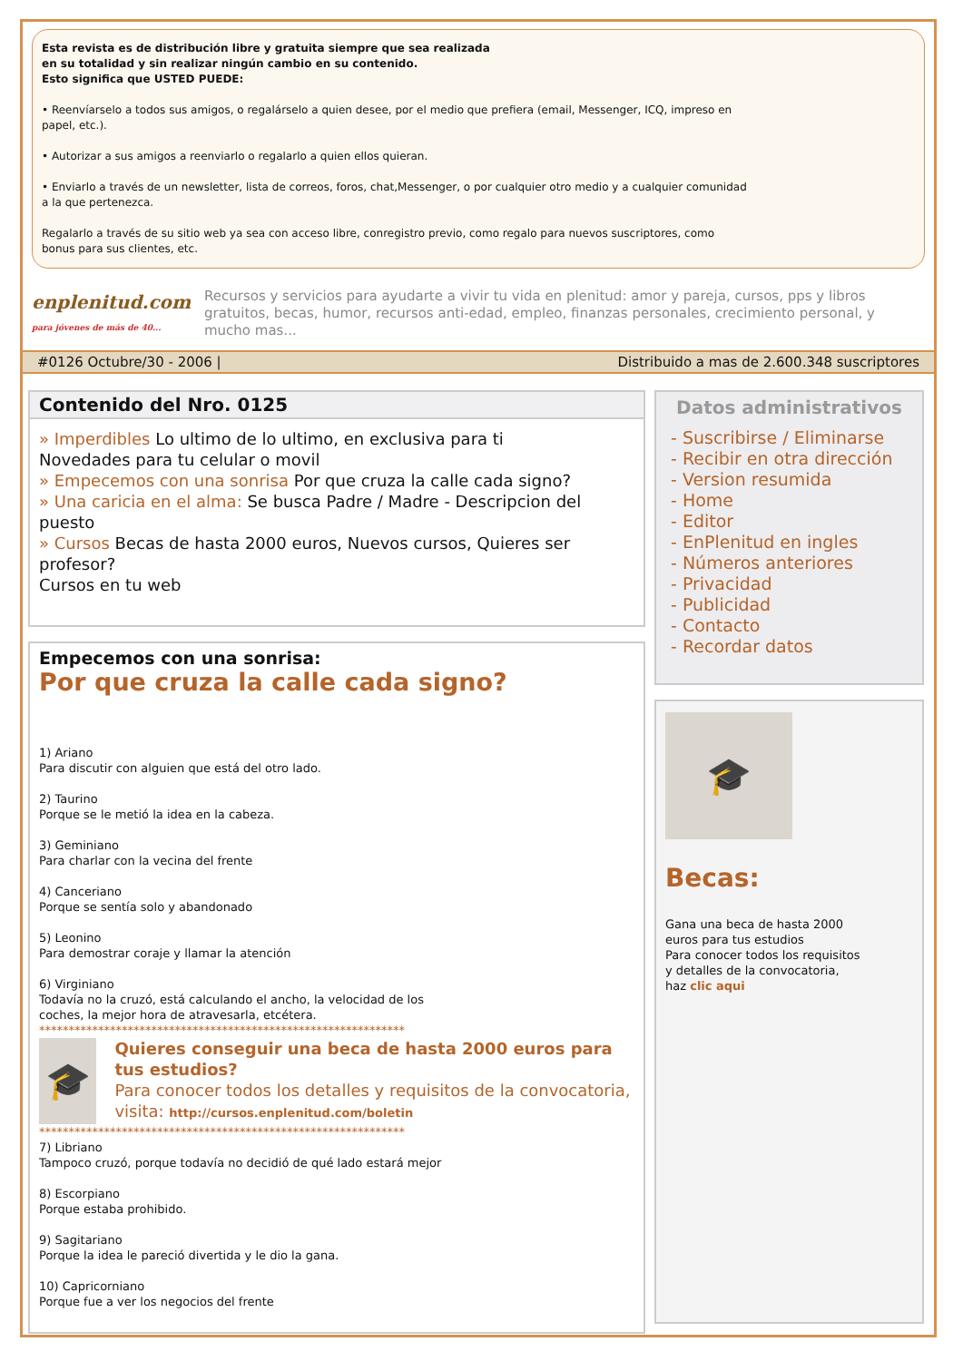Esta revista es de distribución libre y gratuita siempre que sea realizada
en su totalidad y sin realizar ningún cambio en su contenido.
Esto significa que USTED PUEDE:
• Reenvíarselo a todos sus amigos, o regalárselo a quien desee, por el medio que prefiera (email, Messenger, ICQ, impreso en
papel, etc.).
• Autorizar a sus amigos a reenviarlo o regalarlo a quien ellos quieran.
• Enviarlo a través de un newsletter, lista de correos, foros, chat,Messenger, o por cualquier otro medio y a cualquier comunidad
a la que pertenezca.
Regalarlo a través de su sitio web ya sea con acceso libre, conregistro previo, como regalo para nuevos suscriptores, como
bonus para sus clientes, etc.
enplenitud.com
para jóvenes de más de 40...
Recursos y servicios para ayudarte a vivir tu vida en plenitud: amor y pareja, cursos, pps y libros gratuitos, becas, humor, recursos anti-edad, empleo, finanzas personales, crecimiento personal, y mucho mas...
#0126 Octubre/30 - 2006 | Distribuido a mas de 2.600.348 suscriptores
Contenido del Nro. 0125
» Imperdibles Lo ultimo de lo ultimo, en exclusiva para ti
Novedades para tu celular o movil
» Empecemos con una sonrisa Por que cruza la calle cada signo?
» Una caricia en el alma: Se busca Padre / Madre - Descripcion del puesto
» Cursos Becas de hasta 2000 euros, Nuevos cursos, Quieres ser profesor?
Cursos en tu web
Empecemos con una sonrisa:
Por que cruza la calle cada signo?
1) Ariano
Para discutir con alguien que está del otro lado.
2) Taurino
Porque se le metió la idea en la cabeza.
3) Geminiano
Para charlar con la vecina del frente
4) Canceriano
Porque se sentía solo y abandonado
5) Leonino
Para demostrar coraje y llamar la atención
6) Virginiano
Todavía no la cruzó, está calculando el ancho, la velocidad de los
coches, la mejor hora de atravesarla, etcétera.
**************************************************************
🎓
Quieres conseguir una beca de hasta 2000 euros para tus estudios?
Para conocer todos los detalles y requisitos de la convocatoria, visita: http://cursos.enplenitud.com/boletin
**************************************************************
7) Libriano
Tampoco cruzó, porque todavía no decidió de qué lado estará mejor
8) Escorpiano
Porque estaba prohibido.
9) Sagitariano
Porque la idea le pareció divertida y le dio la gana.
10) Capricorniano
Porque fue a ver los negocios del frente
Datos administrativos
- Suscribirse / Eliminarse
- Recibir en otra dirección
- Version resumida
- Home
- Editor
- EnPlenitud en ingles
- Números anteriores
- Privacidad
- Publicidad
- Contacto
- Recordar datos
🎓
Becas:
Gana una beca de hasta 2000
euros para tus estudios
Para conocer todos los requisitos
y detalles de la convocatoria,
haz clic aqui